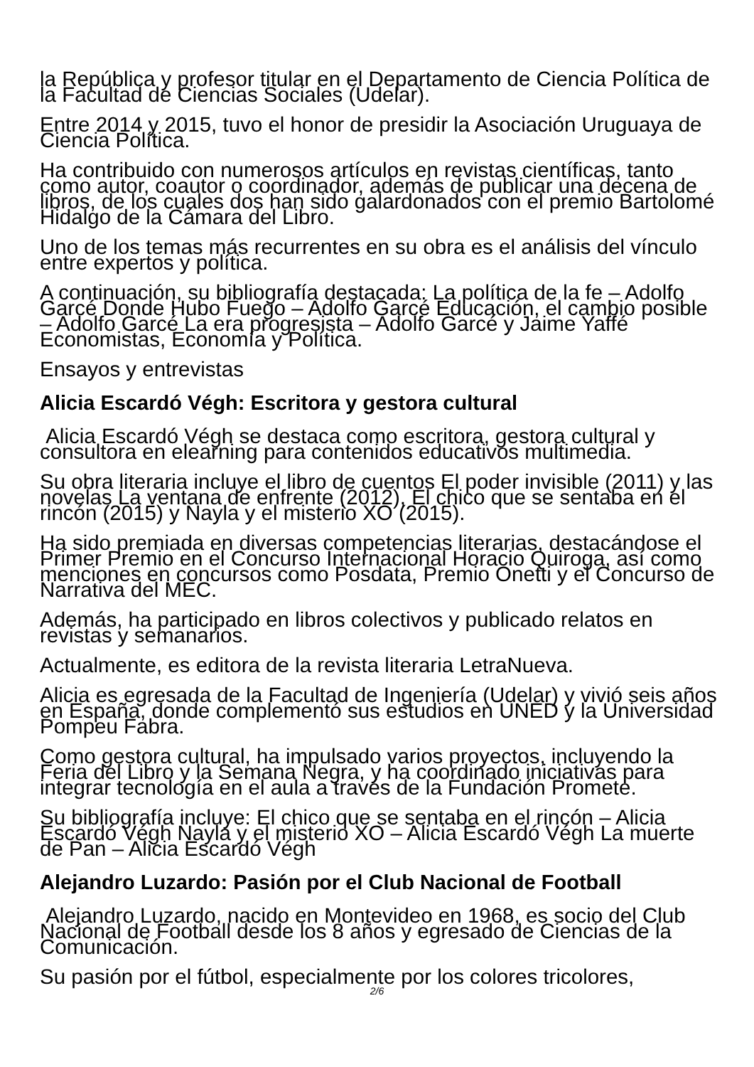la República y profesor titular en el Departamento de Ciencia Política de la Facultad de Ciencias Sociales (Udelar).
Entre 2014 y 2015, tuvo el honor de presidir la Asociación Uruguaya de Ciencia Política.
Ha contribuido con numerosos artículos en revistas científicas, tanto como autor, coautor o coordinador, además de publicar una decena de libros, de los cuales dos han sido galardonados con el premio Bartolomé Hidalgo de la Cámara del Libro.
Uno de los temas más recurrentes en su obra es el análisis del vínculo entre expertos y política.
A continuación, su bibliografía destacada: La política de la fe – Adolfo Garcé Donde Hubo Fuego – Adolfo Garcé Educación, el cambio posible – Adolfo Garcé La era progresista – Adolfo Garcé y Jaime Yaffé Economistas, Economía y Política.
Ensayos y entrevistas
Alicia Escardó Végh: Escritora y gestora cultural
Alicia Escardó Végh se destaca como escritora, gestora cultural y consultora en elearning para contenidos educativos multimedia.
Su obra literaria incluye el libro de cuentos El poder invisible (2011) y las novelas La ventana de enfrente (2012), El chico que se sentaba en el rincón (2015) y Nayla y el misterio XO (2015).
Ha sido premiada en diversas competencias literarias, destacándose el Primer Premio en el Concurso Internacional Horacio Quiroga, así como menciones en concursos como Posdata, Premio Onetti y el Concurso de Narrativa del MEC.
Además, ha participado en libros colectivos y publicado relatos en revistas y semanarios.
Actualmente, es editora de la revista literaria LetraNueva.
Alicia es egresada de la Facultad de Ingeniería (Udelar) y vivió seis años en España, donde complementó sus estudios en UNED y la Universidad Pompeu Fabra.
Como gestora cultural, ha impulsado varios proyectos, incluyendo la Feria del Libro y la Semana Negra, y ha coordinado iniciativas para integrar tecnología en el aula a través de la Fundación Promete.
Su bibliografía incluye: El chico que se sentaba en el rincón – Alicia Escardó Végh Nayla y el misterio XO – Alicia Escardó Végh La muerte de Pan – Alicia Escardó Végh
Alejandro Luzardo: Pasión por el Club Nacional de Football
Alejandro Luzardo, nacido en Montevideo en 1968, es socio del Club Nacional de Football desde los 8 años y egresado de Ciencias de la Comunicación.
Su pasión por el fútbol, especialmente por los colores tricolores,
2/6